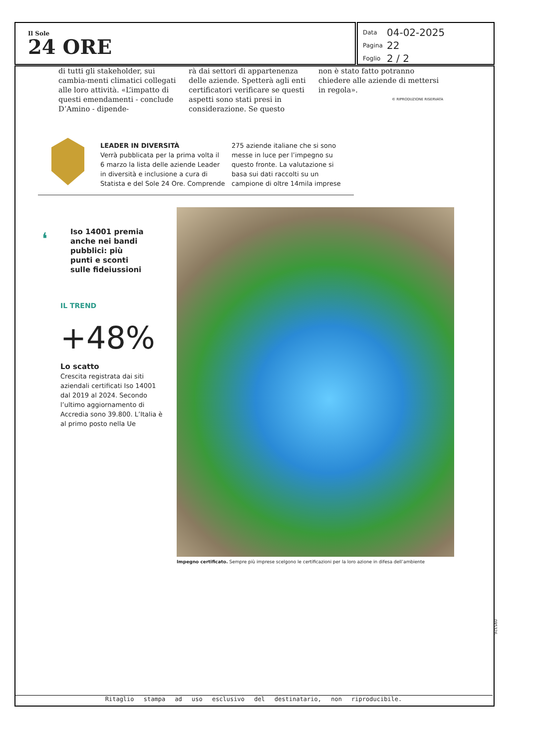Il Sole
24 ORE
| Data | 04-02-2025 |
| Pagina | 22 |
| Foglio | 2 / 2 |
di tutti gli stakeholder, sui cambia-menti climatici collegati alle loro attività. «L’impatto di questi emendamenti - conclude D’Amino - dipende-
rà dai settori di appartenenza delle aziende. Spetterà agli enti certificatori verificare se questi aspetti sono stati presi in considerazione. Se questo
non è stato fatto potranno chiedere alle aziende di mettersi in regola».
© RIPRODUZIONE RISERVATA
LEADER IN DIVERSITÀ
Verrà pubblicata per la prima volta il 6 marzo la lista delle aziende Leader in diversità e inclusione a cura di Statista e del Sole 24 Ore. Comprende
275 aziende italiane che si sono messe in luce per l’impegno su questo fronte. La valutazione si basa sui dati raccolti su un campione di oltre 14mila imprese
❛
Iso 14001 premia anche nei bandi pubblici: più punti e sconti sulle fideiussioni
IL TREND
+48%
Lo scatto
Crescita registrata dai siti aziendali certificati Iso 14001 dal 2019 al 2024. Secondo l’ultimo aggiornamento di Accredia sono 39.800. L’Italia è al primo posto nella Ue
Impegno certificato. Sempre più imprese scelgono le certificazioni per la loro azione in difesa dell’ambiente
095326
Ritaglio stampa ad uso esclusivo del destinatario, non riproducibile.